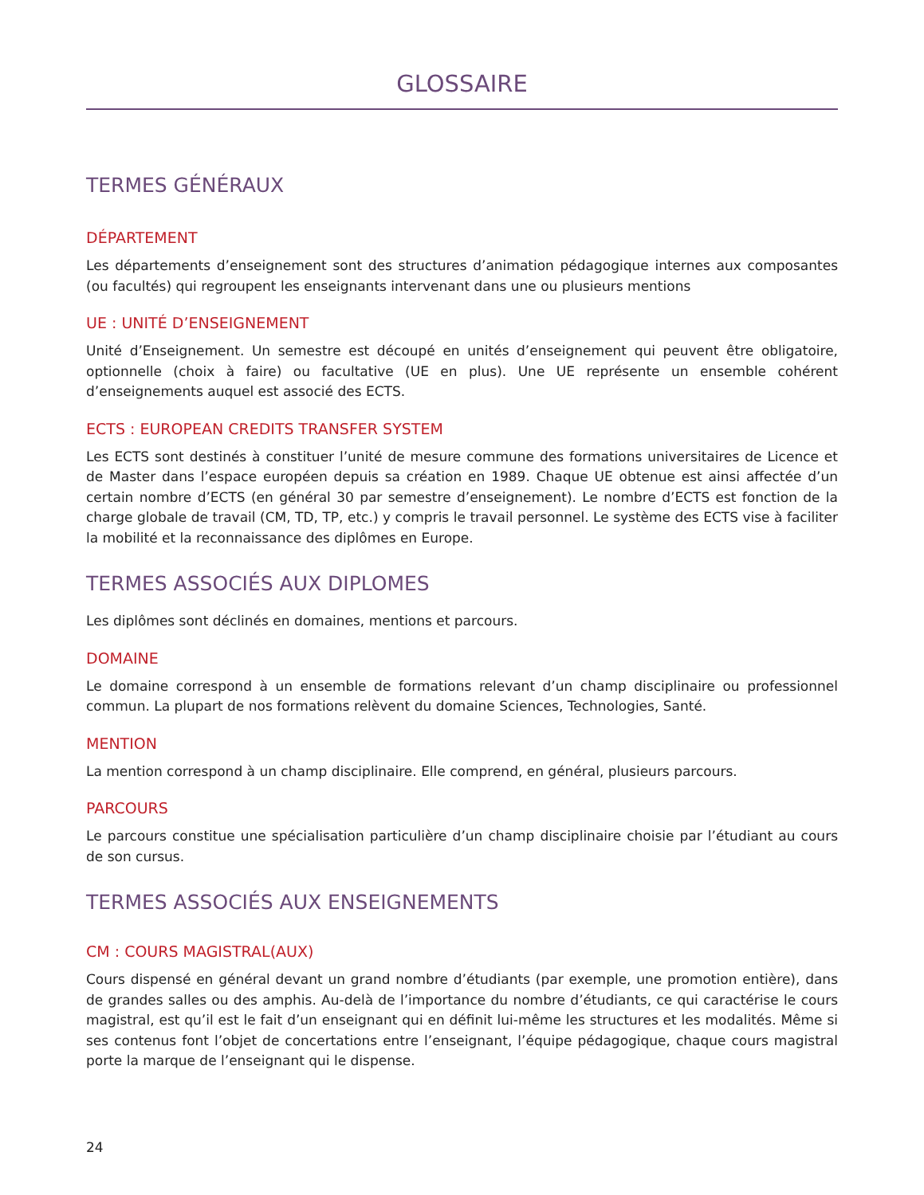GLOSSAIRE
TERMES GÉNÉRAUX
DÉPARTEMENT
Les départements d’enseignement sont des structures d’animation pédagogique internes aux composantes (ou facultés) qui regroupent les enseignants intervenant dans une ou plusieurs mentions
UE : UNITÉ D’ENSEIGNEMENT
Unité d’Enseignement. Un semestre est découpé en unités d’enseignement qui peuvent être obligatoire, optionnelle (choix à faire) ou facultative (UE en plus). Une UE représente un ensemble cohérent d’enseignements auquel est associé des ECTS.
ECTS : EUROPEAN CREDITS TRANSFER SYSTEM
Les ECTS sont destinés à constituer l’unité de mesure commune des formations universitaires de Licence et de Master dans l’espace européen depuis sa création en 1989. Chaque UE obtenue est ainsi affectée d’un certain nombre d’ECTS (en général 30 par semestre d’enseignement). Le nombre d’ECTS est fonction de la charge globale de travail (CM, TD, TP, etc.) y compris le travail personnel. Le système des ECTS vise à faciliter la mobilité et la reconnaissance des diplômes en Europe.
TERMES ASSOCIÉS AUX DIPLOMES
Les diplômes sont déclinés en domaines, mentions et parcours.
DOMAINE
Le domaine correspond à un ensemble de formations relevant d’un champ disciplinaire ou professionnel commun. La plupart de nos formations relèvent du domaine Sciences, Technologies, Santé.
MENTION
La mention correspond à un champ disciplinaire. Elle comprend, en général, plusieurs parcours.
PARCOURS
Le parcours constitue une spécialisation particulière d’un champ disciplinaire choisie par l’étudiant au cours de son cursus.
TERMES ASSOCIÉS AUX ENSEIGNEMENTS
CM : COURS MAGISTRAL(AUX)
Cours dispensé en général devant un grand nombre d’étudiants (par exemple, une promotion entière), dans de grandes salles ou des amphis. Au-delà de l’importance du nombre d’étudiants, ce qui caractérise le cours magistral, est qu’il est le fait d’un enseignant qui en définit lui-même les structures et les modalités. Même si ses contenus font l’objet de concertations entre l’enseignant, l’équipe pédagogique, chaque cours magistral porte la marque de l’enseignant qui le dispense.
24